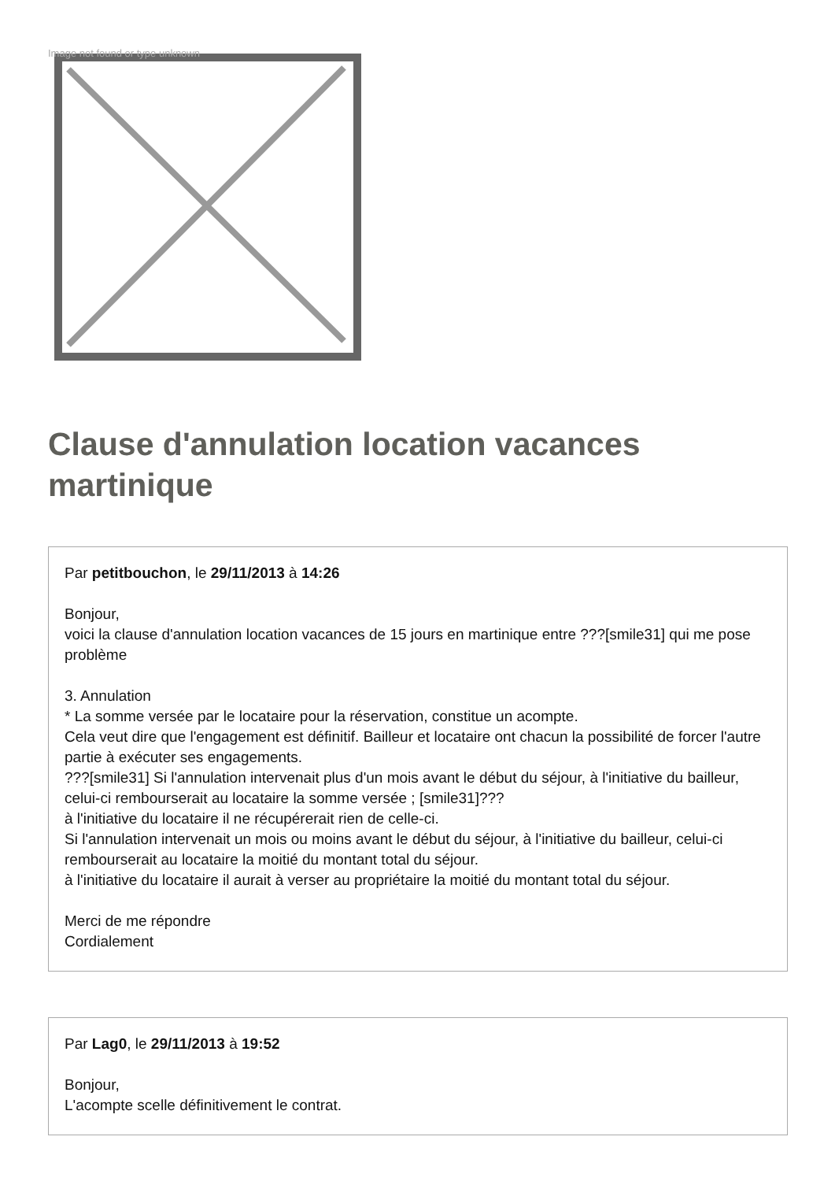Image not found or type unknown
Clause d'annulation location vacances martinique
Par petitbouchon, le 29/11/2013 à 14:26
Bonjour,
voici la clause d'annulation location vacances de 15 jours en martinique entre ???[smile31] qui me pose problème
3. Annulation
* La somme versée par le locataire pour la réservation, constitue un acompte.
Cela veut dire que l'engagement est définitif. Bailleur et locataire ont chacun la possibilité de forcer l'autre partie à exécuter ses engagements.
???[smile31] Si l'annulation intervenait plus d'un mois avant le début du séjour, à l'initiative du bailleur, celui-ci rembourserait au locataire la somme versée ; [smile31]???
à l'initiative du locataire il ne récupérerait rien de celle-ci.
Si l'annulation intervenait un mois ou moins avant le début du séjour, à l'initiative du bailleur, celui-ci rembourserait au locataire la moitié du montant total du séjour.
à l'initiative du locataire il aurait à verser au propriétaire la moitié du montant total du séjour.
Merci de me répondre
Cordialement
Par Lag0, le 29/11/2013 à 19:52
Bonjour,
L'acompte scelle définitivement le contrat.